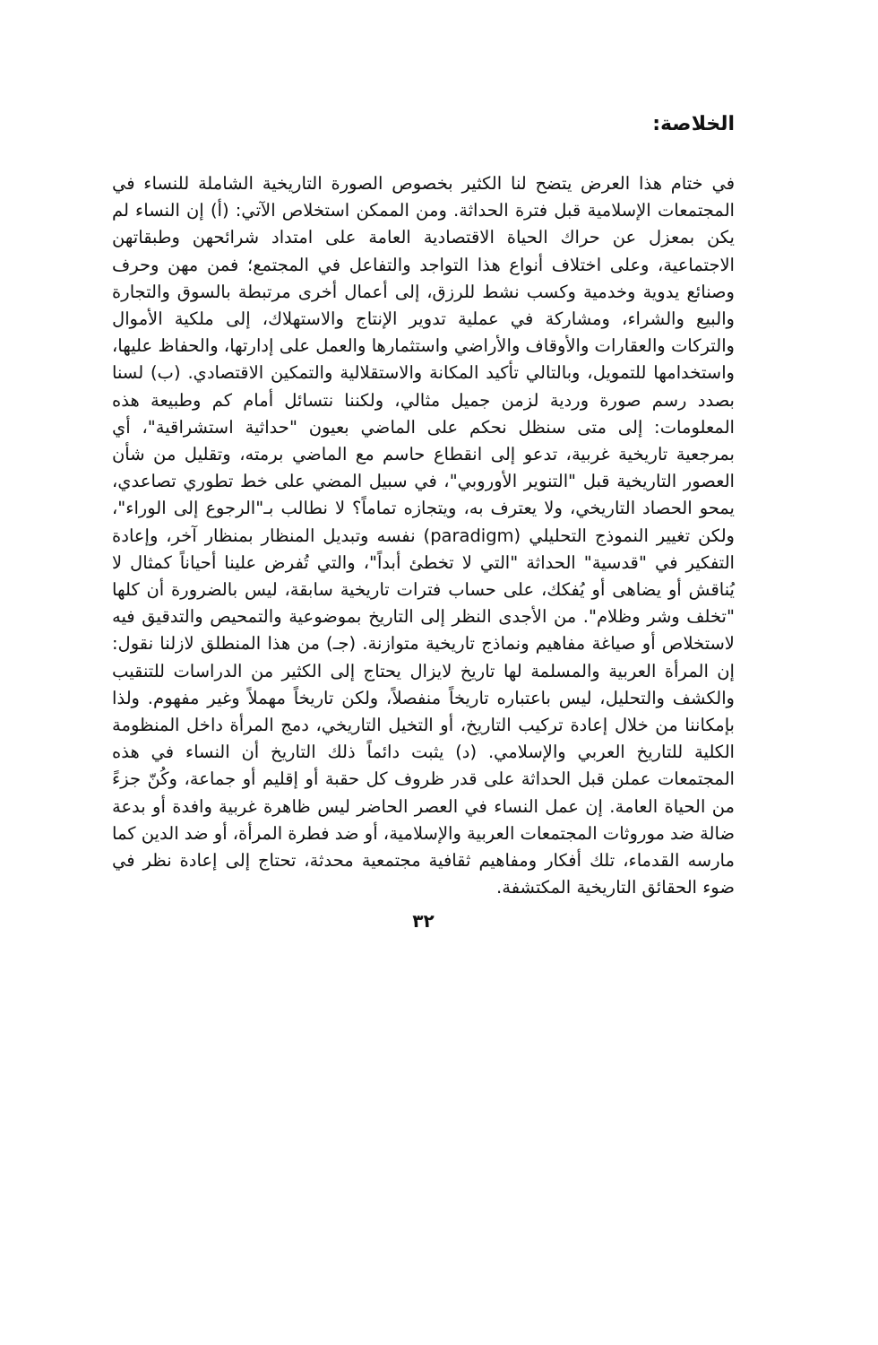الخلاصة:
في ختام هذا العرض يتضح لنا الكثير بخصوص الصورة التاريخية الشاملة للنساء في المجتمعات الإسلامية قبل فترة الحداثة. ومن الممكن استخلاص الآتي: (أ) إن النساء لم يكن بمعزل عن حراك الحياة الاقتصادية العامة على امتداد شرائحهن وطبقاتهن الاجتماعية، وعلى اختلاف أنواع هذا التواجد والتفاعل في المجتمع؛ فمن مهن وحرف وصنائع يدوية وخدمية وكسب نشط للرزق، إلى أعمال أخرى مرتبطة بالسوق والتجارة والبيع والشراء، ومشاركة في عملية تدوير الإنتاج والاستهلاك، إلى ملكية الأموال والتركات والعقارات والأوقاف والأراضي واستثمارها والعمل على إدارتها، والحفاظ عليها، واستخدامها للتمويل، وبالتالي تأكيد المكانة والاستقلالية والتمكين الاقتصادي. (ب) لسنا بصدد رسم صورة وردية لزمن جميل مثالي، ولكننا نتسائل أمام كم وطبيعة هذه المعلومات: إلى متى سنظل نحكم على الماضي بعيون "حداثية استشراقية"، أي بمرجعية تاريخية غربية، تدعو إلى انقطاع حاسم مع الماضي برمته، وتقليل من شأن العصور التاريخية قبل "التنوير الأوروبي"، في سبيل المضي على خط تطوري تصاعدي، يمحو الحصاد التاريخي، ولا يعترف به، ويتجازه تماماً؟ لا نطالب بـ"الرجوع إلى الوراء"، ولكن تغيير النموذج التحليلي (paradigm) نفسه وتبديل المنظار بمنظار آخر، وإعادة التفكير في "قدسية" الحداثة "التي لا تخطئ أبداً"، والتي تُفرض علينا أحياناً كمثال لا يُناقش أو يضاهى أو يُفكك، على حساب فترات تاريخية سابقة، ليس بالضرورة أن كلها "تخلف وشر وظلام". من الأجدى النظر إلى التاريخ بموضوعية والتمحيص والتدقيق فيه لاستخلاص أو صياغة مفاهيم ونماذج تاريخية متوازنة. (جـ) من هذا المنطلق لازلنا نقول: إن المرأة العربية والمسلمة لها تاريخ لايزال يحتاج إلى الكثير من الدراسات للتنقيب والكشف والتحليل، ليس باعتباره تاريخاً منفصلاً، ولكن تاريخاً مهملاً وغير مفهوم. ولذا بإمكاننا من خلال إعادة تركيب التاريخ، أو التخيل التاريخي، دمج المرأة داخل المنظومة الكلية للتاريخ العربي والإسلامي. (د) يثبت دائماً ذلك التاريخ أن النساء في هذه المجتمعات عملن قبل الحداثة على قدر ظروف كل حقبة أو إقليم أو جماعة، وكُنّ جزءً من الحياة العامة. إن عمل النساء في العصر الحاضر ليس ظاهرة غربية وافدة أو بدعة ضالة ضد موروثات المجتمعات العربية والإسلامية، أو ضد فطرة المرأة، أو ضد الدين كما مارسه القدماء، تلك أفكار ومفاهيم ثقافية مجتمعية محدثة، تحتاج إلى إعادة نظر في ضوء الحقائق التاريخية المكتشفة.
٣٢